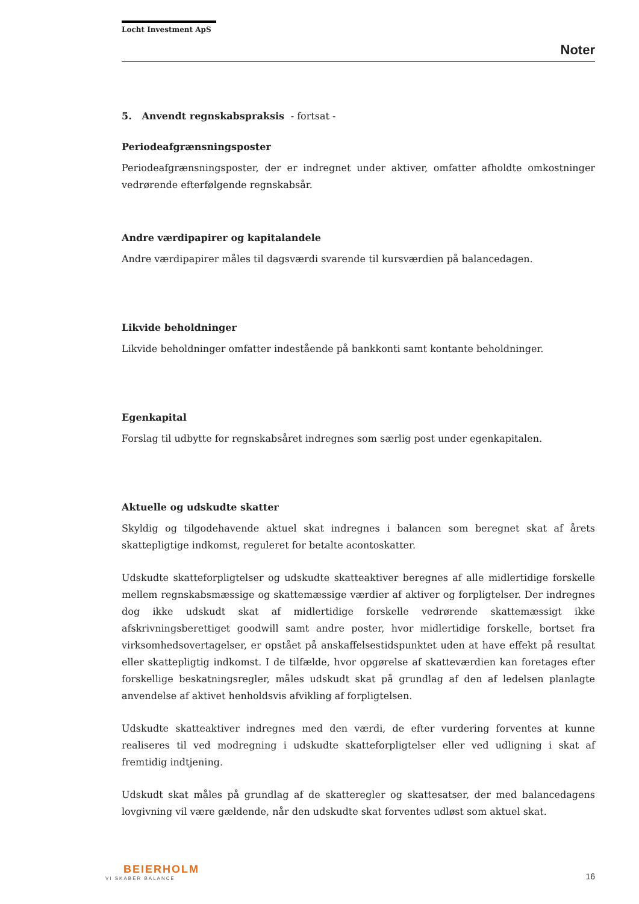Locht Investment ApS
Noter
5. Anvendt regnskabspraksis - fortsat -
Periodeafgrænsningsposter
Periodeafgrænsningsposter, der er indregnet under aktiver, omfatter afholdte omkostninger vedrørende efterfølgende regnskabsår.
Andre værdipapirer og kapitalandele
Andre værdipapirer måles til dagsværdi svarende til kursværdien på balancedagen.
Likvide beholdninger
Likvide beholdninger omfatter indestående på bankkonti samt kontante beholdninger.
Egenkapital
Forslag til udbytte for regnskabsåret indregnes som særlig post under egenkapitalen.
Aktuelle og udskudte skatter
Skyldig og tilgodehavende aktuel skat indregnes i balancen som beregnet skat af årets skattepligtige indkomst, reguleret for betalte acontoskatter.
Udskudte skatteforpligtelser og udskudte skatteaktiver beregnes af alle midlertidige forskelle mellem regnskabsmæssige og skattemæssige værdier af aktiver og forpligtelser. Der indregnes dog ikke udskudt skat af midlertidige forskelle vedrørende skattemæssigt ikke afskrivningsberettiget goodwill samt andre poster, hvor midlertidige forskelle, bortset fra virksomhedsovertagelser, er opstået på anskaffelsestidspunktet uden at have effekt på resultat eller skattepligtig indkomst. I de tilfælde, hvor opgørelse af skatteværdien kan foretages efter forskellige beskatningsregler, måles udskudt skat på grundlag af den af ledelsen planlagte anvendelse af aktivet henholdsvis afvikling af forpligtelsen.
Udskudte skatteaktiver indregnes med den værdi, de efter vurdering forventes at kunne realiseres til ved modregning i udskudte skatteforpligtelser eller ved udligning i skat af fremtidig indtjening.
Udskudt skat måles på grundlag af de skatteregler og skattesatser, der med balancedagens lovgivning vil være gældende, når den udskudte skat forventes udløst som aktuel skat.
BEIERHOLM
VI SKABER BALANCE
16